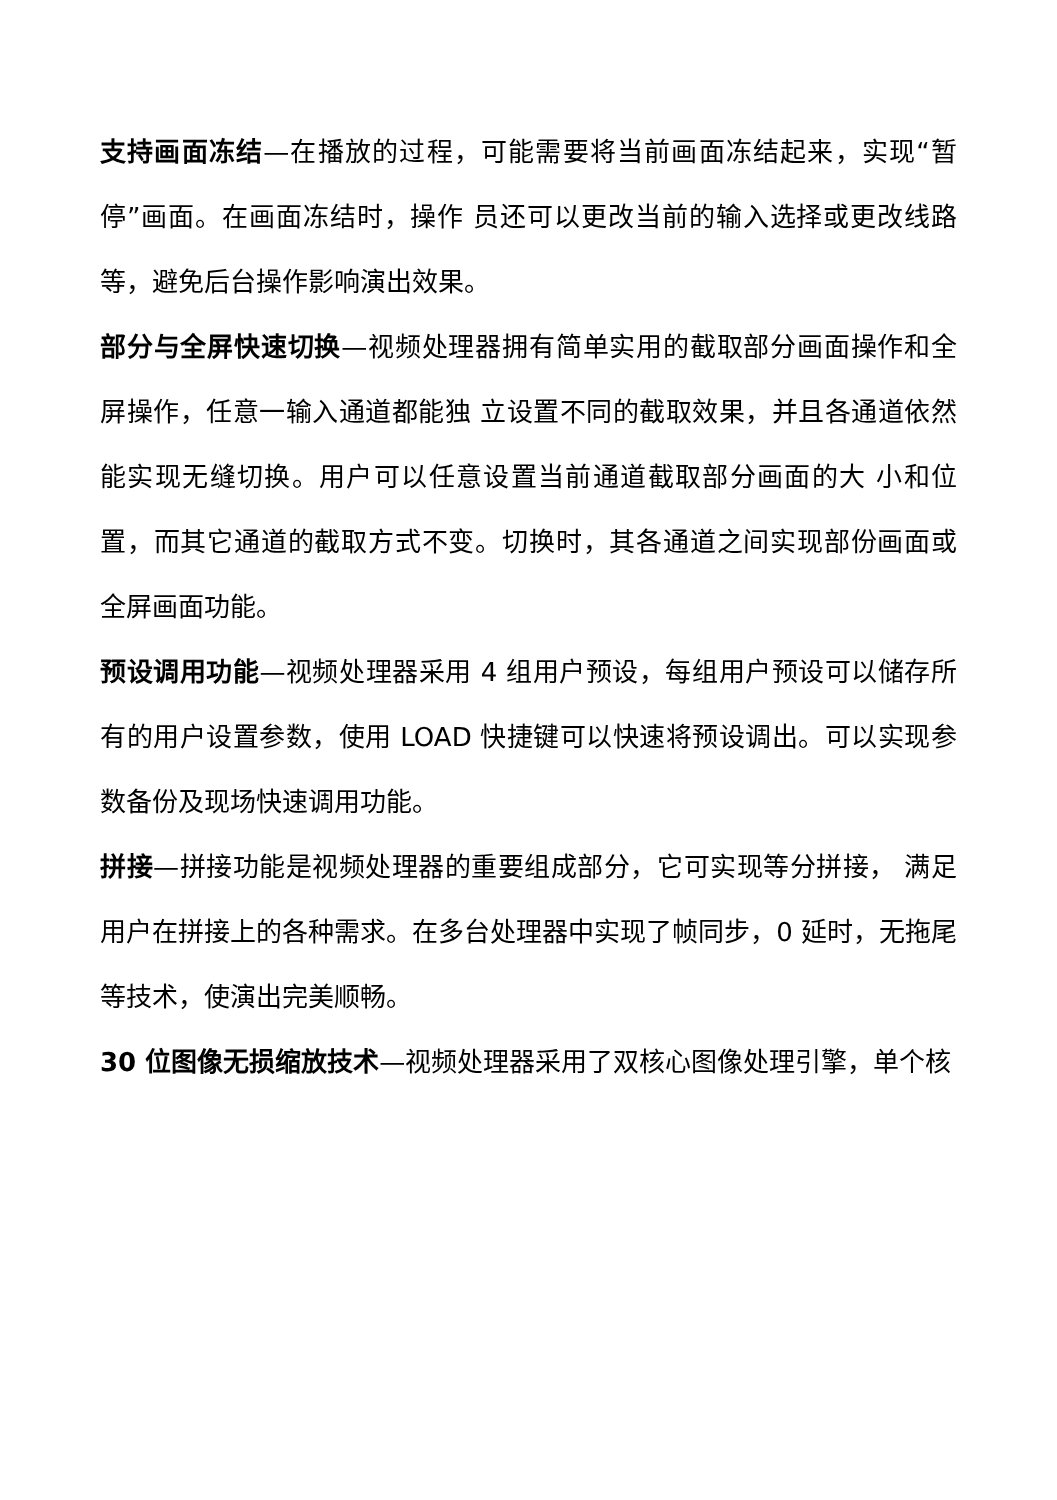支持画面冻结—在播放的过程，可能需要将当前画面冻结起来，实现“暂停”画面。在画面冻结时，操作 员还可以更改当前的输入选择或更改线路等，避免后台操作影响演出效果。
部分与全屏快速切换—视频处理器拥有简单实用的截取部分画面操作和全屏操作，任意一输入通道都能独 立设置不同的截取效果，并且各通道依然能实现无缝切换。用户可以任意设置当前通道截取部分画面的大 小和位置，而其它通道的截取方式不变。切换时，其各通道之间实现部份画面或全屏画面功能。
预设调用功能—视频处理器采用 4 组用户预设，每组用户预设可以储存所有的用户设置参数，使用 LOAD 快捷键可以快速将预设调出。可以实现参数备份及现场快速调用功能。
拼接—拼接功能是视频处理器的重要组成部分，它可实现等分拼接， 满足用户在拼接上的各种需求。在多台处理器中实现了帧同步，0 延时，无拖尾等技术，使演出完美顺畅。
30 位图像无损缩放技术—视频处理器采用了双核心图像处理引擎，单个核